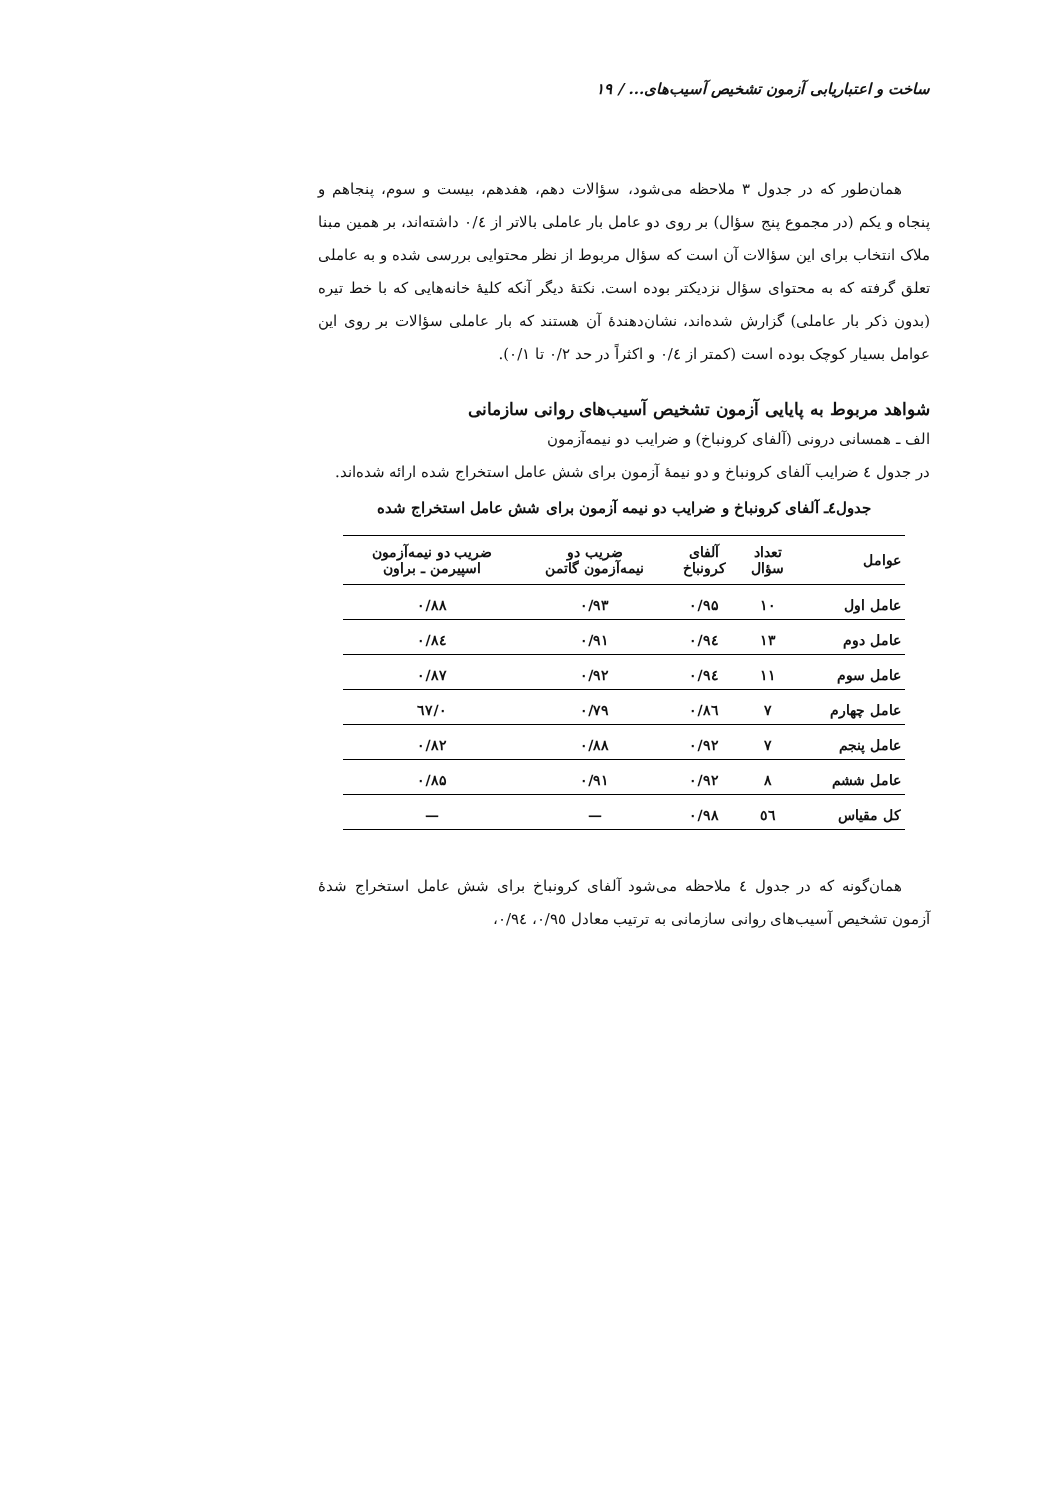ساخت و اعتباریابی آزمون تشخیص آسیب‌های... / ۱۹
همان‌طور که در جدول ۳ ملاحظه می‌شود، سؤالات دهم، هفدهم، بیست و سوم، پنجاهم و پنجاه و یکم (در مجموع پنج سؤال) بر روی دو عامل بار عاملی بالاتر از ۰/٤ داشته‌اند، بر همین مبنا ملاک انتخاب برای این سؤالات آن است که سؤال مربوط از نظر محتوایی بررسی شده و به عاملی تعلق گرفته که به محتوای سؤال نزدیکتر بوده است. نکتهٔ دیگر آنکه کلیهٔ خانه‌هایی که با خط تیره (بدون ذکر بار عاملی) گزارش شده‌اند، نشان‌دهندهٔ آن هستند که بار عاملی سؤالات بر روی این عوامل بسیار کوچک بوده است (کمتر از ۰/٤ و اکثراً در حد ۰/۲ تا ۰/۱).
شواهد مربوط به پایایی آزمون تشخیص آسیب‌های روانی سازمانی
الف ـ همسانی درونی (آلفای کرونباخ) و ضرایب دو نیمه‌آزمون
در جدول ٤ ضرایب آلفای کرونباخ و دو نیمهٔ آزمون برای شش عامل استخراج شده ارائه شده‌اند.
جدول٤ـ آلفای کرونباخ و ضرایب دو نیمه آزمون برای شش عامل استخراج شده
| عوامل | تعداد سؤال | آلفای کرونباخ | ضریب دو نیمه‌آزمون گاتمن | ضریب دو نیمه‌آزمون اسپیرمن ـ براون |
| --- | --- | --- | --- | --- |
| عامل اول | ۱۰ | ۰/۹۵ | ۰/۹۳ | ۰/۸۸ |
| عامل دوم | ۱۳ | ۰/۹٤ | ۰/۹۱ | ۰/۸٤ |
| عامل سوم | ۱۱ | ۰/۹٤ | ۰/۹۲ | ۰/۸۷ |
| عامل چهارم | ۷ | ۰/۸٦ | ۰/۷۹ | ۰/٦۷ |
| عامل پنجم | ۷ | ۰/۹۲ | ۰/۸۸ | ۰/۸۲ |
| عامل ششم | ۸ | ۰/۹۲ | ۰/۹۱ | ۰/۸۵ |
| کل مقیاس | ٥٦ | ۰/۹۸ | — | — |
همان‌گونه که در جدول ٤ ملاحظه می‌شود آلفای کرونباخ برای شش عامل استخراج شدهٔ آزمون تشخیص آسیب‌های روانی سازمانی به ترتیب معادل ۰/۹٥، ۰/۹٤،